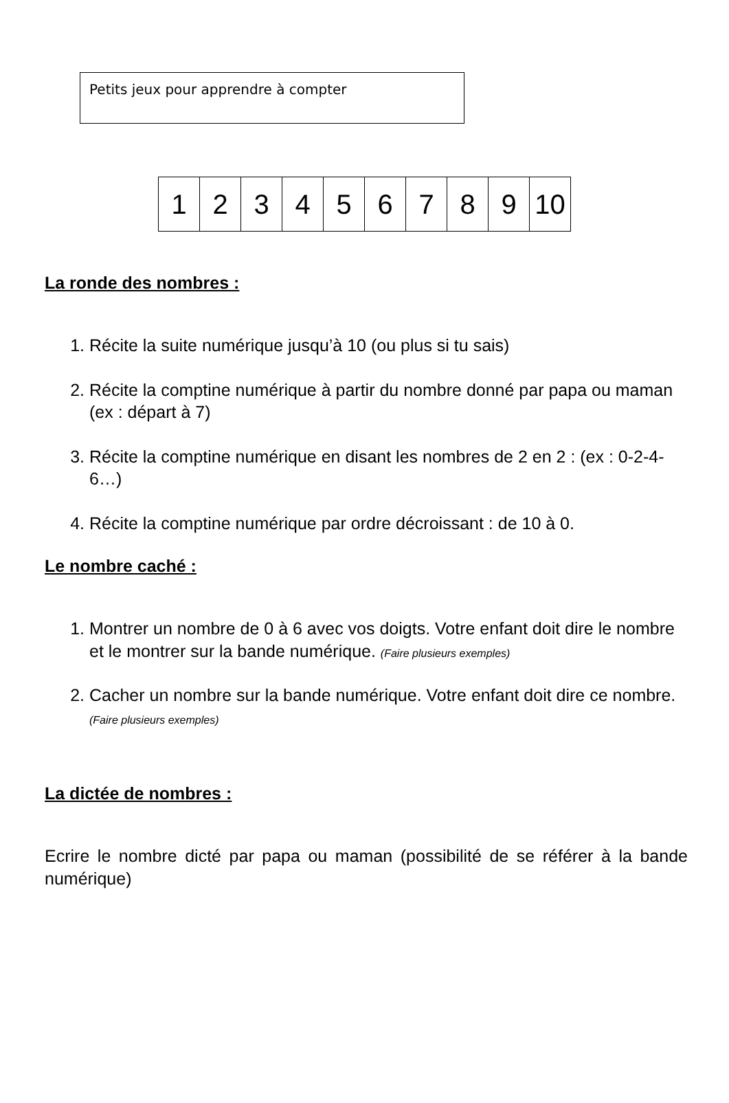Petits jeux pour apprendre à compter
| 1 | 2 | 3 | 4 | 5 | 6 | 7 | 8 | 9 | 10 |
La ronde des nombres :
1. Récite la suite numérique jusqu’à 10 (ou plus si tu sais)
2. Récite la comptine numérique à partir du nombre donné par papa ou maman (ex : départ à 7)
3. Récite la comptine numérique en disant les nombres de 2 en 2 : (ex : 0-2-4-6…)
4. Récite la comptine numérique par ordre décroissant : de 10 à 0.
Le nombre caché :
1. Montrer un nombre de 0 à 6 avec vos doigts. Votre enfant doit dire le nombre et le montrer sur la bande numérique. (Faire plusieurs exemples)
2. Cacher un nombre sur la bande numérique. Votre enfant doit dire ce nombre. (Faire plusieurs exemples)
La dictée de nombres :
Ecrire le nombre dicté par papa ou maman (possibilité de se référer à la bande numérique)